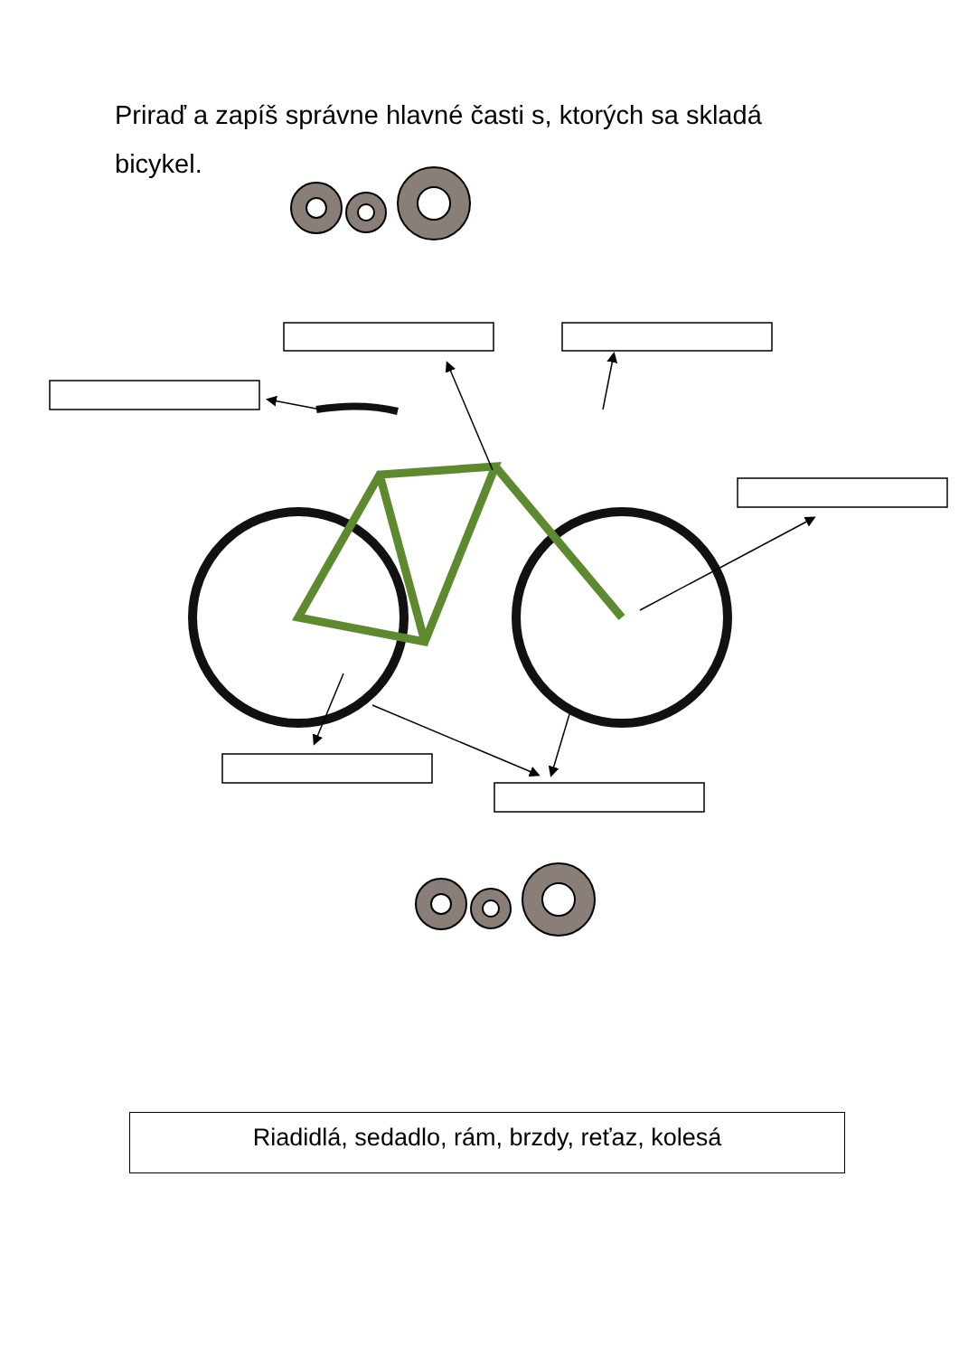Priraď a zapíš správne hlavné časti s, ktorých sa skladá bicykel.
Riadidlá, sedadlo, rám, brzdy, reťaz, kolesá